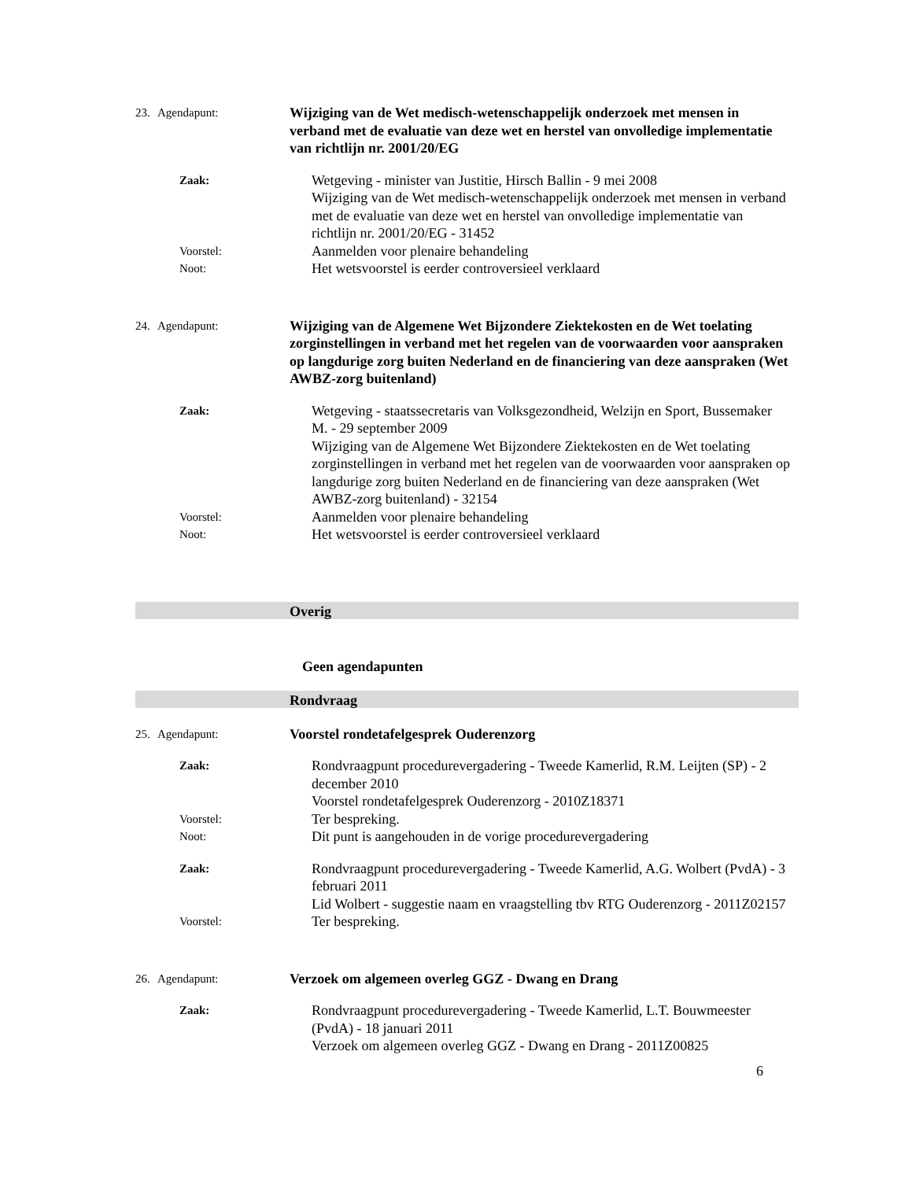23. Agendapunt: Wijziging van de Wet medisch-wetenschappelijk onderzoek met mensen in verband met de evaluatie van deze wet en herstel van onvolledige implementatie van richtlijn nr. 2001/20/EG
Zaak: Wetgeving - minister van Justitie, Hirsch Ballin - 9 mei 2008
Wijziging van de Wet medisch-wetenschappelijk onderzoek met mensen in verband met de evaluatie van deze wet en herstel van onvolledige implementatie van richtlijn nr. 2001/20/EG - 31452
Voorstel: Aanmelden voor plenaire behandeling
Noot: Het wetsvoorstel is eerder controversieel verklaard
24. Agendapunt: Wijziging van de Algemene Wet Bijzondere Ziektekosten en de Wet toelating zorginstellingen in verband met het regelen van de voorwaarden voor aanspraken op langdurige zorg buiten Nederland en de financiering van deze aanspraken (Wet AWBZ-zorg buitenland)
Zaak: Wetgeving - staatssecretaris van Volksgezondheid, Welzijn en Sport, Bussemaker M. - 29 september 2009
Wijziging van de Algemene Wet Bijzondere Ziektekosten en de Wet toelating zorginstellingen in verband met het regelen van de voorwaarden voor aanspraken op langdurige zorg buiten Nederland en de financiering van deze aanspraken (Wet AWBZ-zorg buitenland) - 32154
Voorstel: Aanmelden voor plenaire behandeling
Noot: Het wetsvoorstel is eerder controversieel verklaard
Overig
Geen agendapunten
Rondvraag
25. Agendapunt: Voorstel rondetafelgesprek Ouderenzorg
Zaak: Rondvraagpunt procedurevergadering - Tweede Kamerlid, R.M. Leijten (SP) - 2 december 2010
Voorstel rondetafelgesprek Ouderenzorg - 2010Z18371
Voorstel: Ter bespreking.
Noot: Dit punt is aangehouden in de vorige procedurevergadering
Zaak: Rondvraagpunt procedurevergadering - Tweede Kamerlid, A.G. Wolbert (PvdA) - 3 februari 2011
Lid Wolbert - suggestie naam en vraagstelling tbv RTG Ouderenzorg - 2011Z02157
Voorstel: Ter bespreking.
26. Agendapunt: Verzoek om algemeen overleg GGZ - Dwang en Drang
Zaak: Rondvraagpunt procedurevergadering - Tweede Kamerlid, L.T. Bouwmeester (PvdA) - 18 januari 2011
Verzoek om algemeen overleg GGZ - Dwang en Drang - 2011Z00825
6